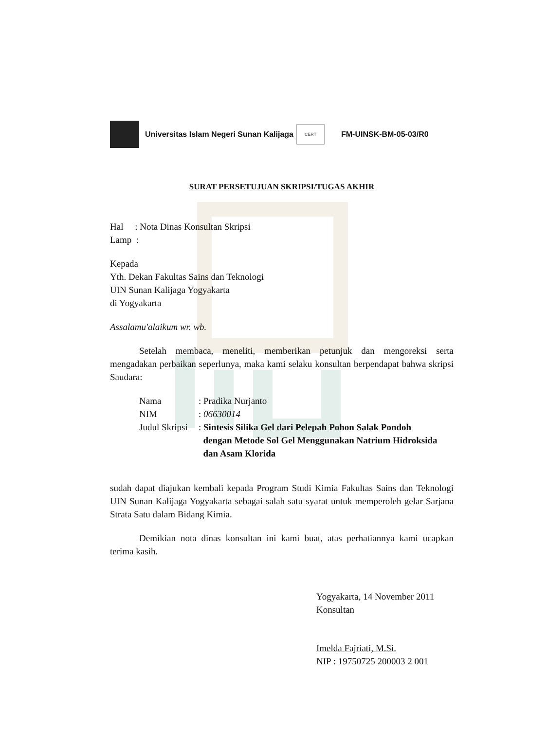Universitas Islam Negeri Sunan Kalijaga
CERT
FM-UINSK-BM-05-03/R0
SURAT PERSETUJUAN SKRIPSI/TUGAS AKHIR
Hal : Nota Dinas Konsultan Skripsi
Lamp :
Kepada
Yth. Dekan Fakultas Sains dan Teknologi
UIN Sunan Kalijaga Yogyakarta
di Yogyakarta
Assalamu'alaikum wr. wb.
Setelah membaca, meneliti, memberikan petunjuk dan mengoreksi serta mengadakan perbaikan seperlunya, maka kami selaku konsultan berpendapat bahwa skripsi Saudara:
| Nama | : Pradika Nurjanto |
| NIM | : 06630014 |
| Judul Skripsi | : Sintesis Silika Gel dari Pelepah Pohon Salak Pondoh dengan Metode Sol Gel Menggunakan Natrium Hidroksida dan Asam Klorida |
sudah dapat diajukan kembali kepada Program Studi Kimia Fakultas Sains dan Teknologi UIN Sunan Kalijaga Yogyakarta sebagai salah satu syarat untuk memperoleh gelar Sarjana Strata Satu dalam Bidang Kimia.
Demikian nota dinas konsultan ini kami buat, atas perhatiannya kami ucapkan terima kasih.
Yogyakarta, 14 November 2011
Konsultan
Imelda Fajriati, M.Si.
NIP : 19750725 200003 2 001